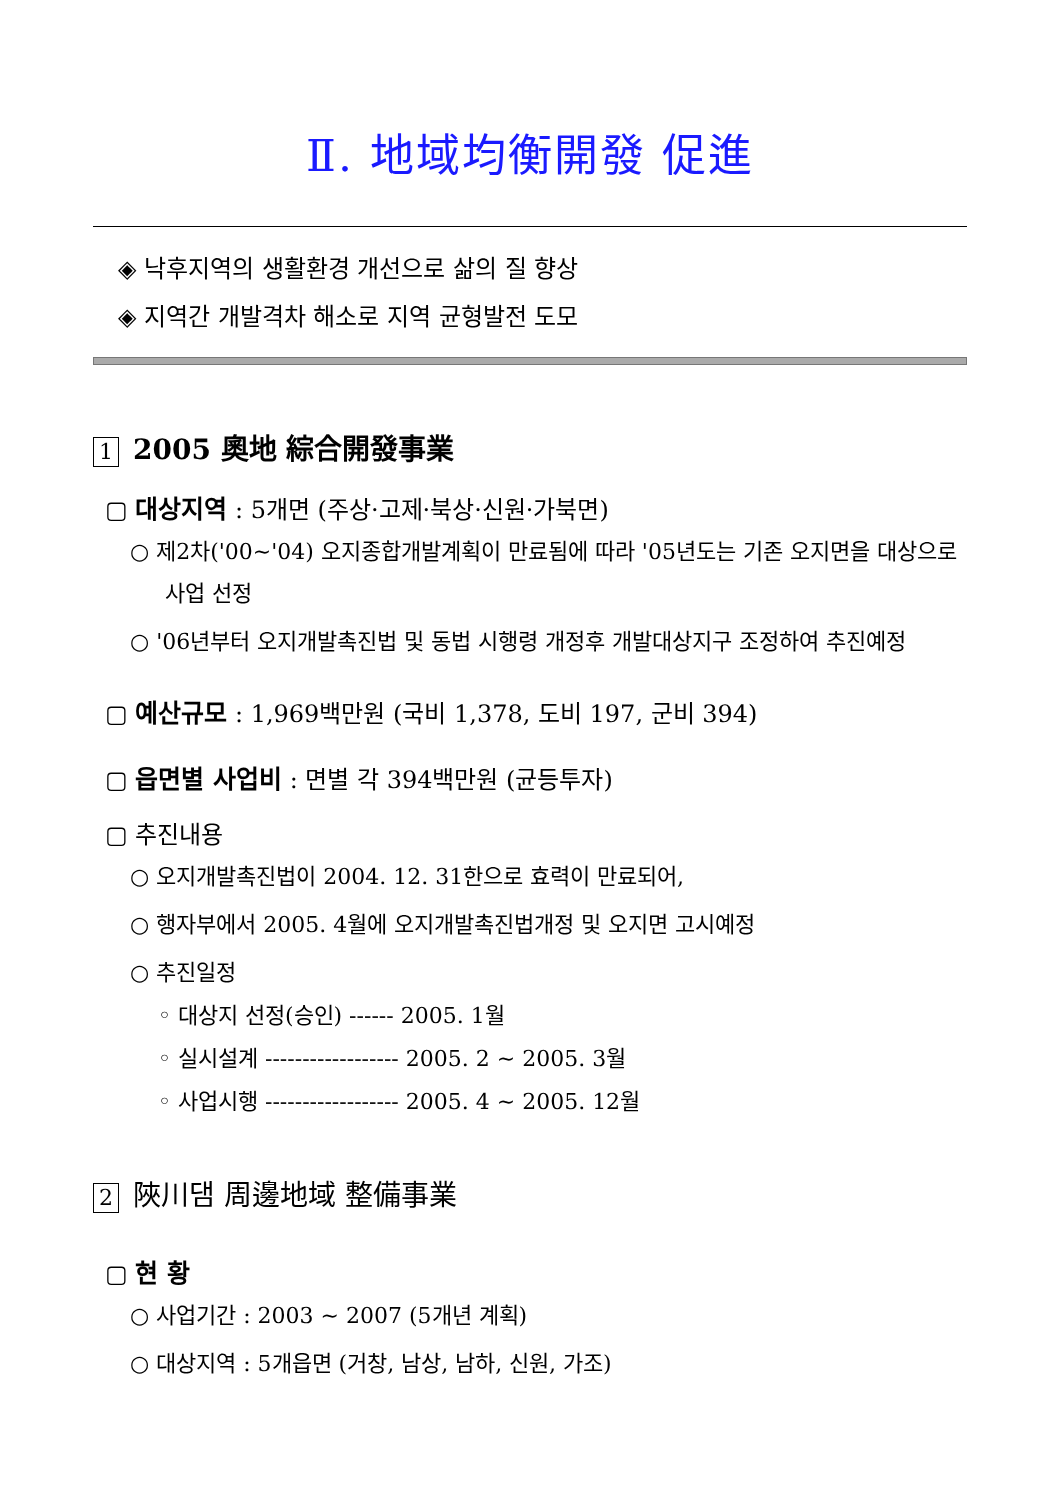Ⅱ. 地域均衡開發 促進
◈ 낙후지역의 생활환경 개선으로 삶의 질 향상
◈ 지역간 개발격차 해소로 지역 균형발전 도모
1 2005 奧地 綜合開發事業
▢ 대상지역 : 5개면 (주상·고제·북상·신원·가북면)
○ 제2차('00~'04) 오지종합개발계획이 만료됨에 따라 '05년도는 기존 오지면을 대상으로 사업 선정
○ '06년부터 오지개발촉진법 및 동법 시행령 개정후 개발대상지구 조정하여 추진예정
▢ 예산규모 : 1,969백만원 (국비 1,378, 도비 197, 군비 394)
▢ 읍면별 사업비 : 면별 각 394백만원 (균등투자)
▢ 추진내용
○ 오지개발촉진법이 2004. 12. 31한으로 효력이 만료되어,
○ 행자부에서 2005. 4월에 오지개발촉진법개정 및 오지면 고시예정
○ 추진일정
◦ 대상지 선정(승인) ------ 2005. 1월
◦ 실시설계 ------------------ 2005. 2 ~ 2005. 3월
◦ 사업시행 ------------------ 2005. 4 ~ 2005. 12월
2 陜川댐 周邊地域 整備事業
▢ 현 황
○ 사업기간 : 2003 ~ 2007 (5개년 계획)
○ 대상지역 : 5개읍면 (거창, 남상, 남하, 신원, 가조)